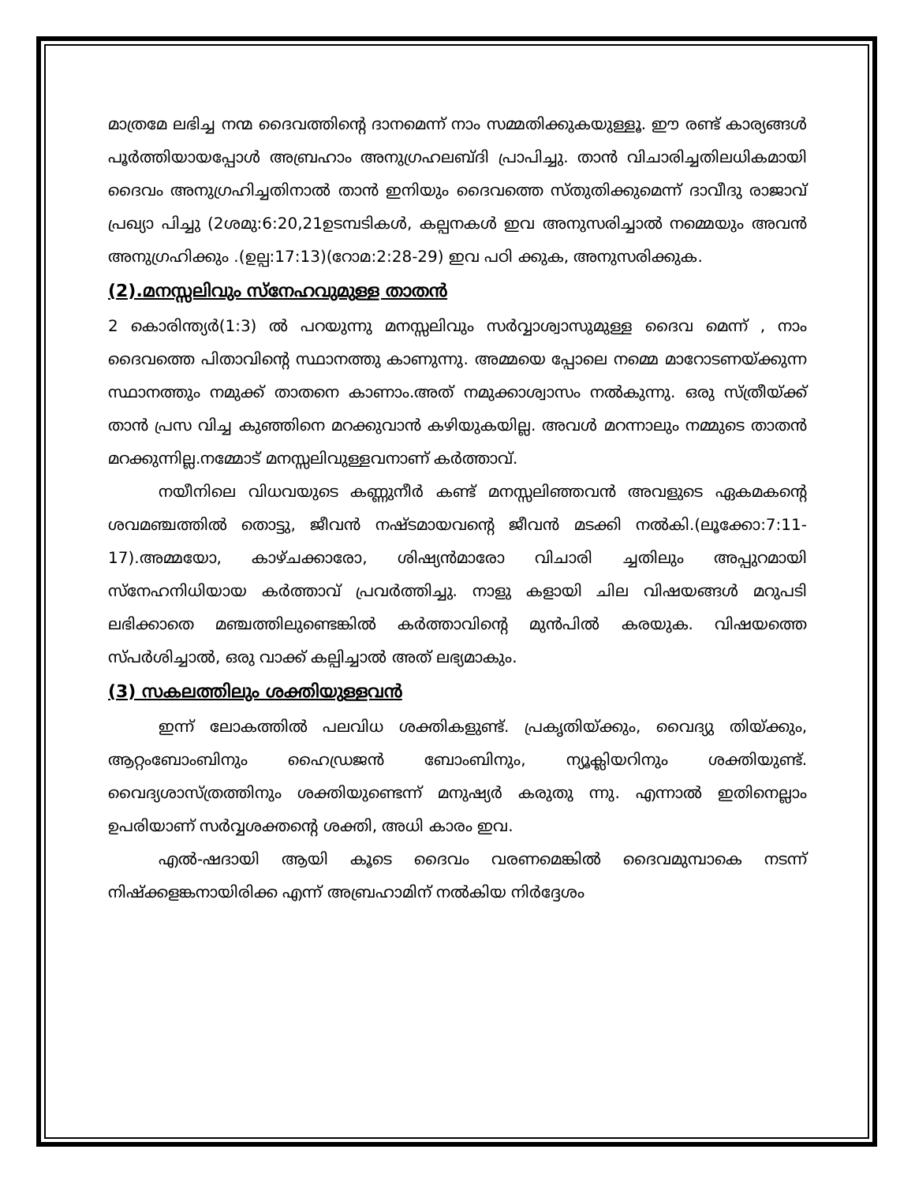മാത്രമേ ലഭിച്ച നന്മ ദൈവത്തിന്റെ ദാനമെന്ന് നാം സമ്മതിക്കുകയുള്ളൂ. ഈ രണ്ട് കാര്യങ്ങൾ പൂർത്തിയായപ്പോൾ അബ്രഹാം അനുഗ്രഹലബ്ദി പ്രാപിച്ചു. താൻ വിചാരിച്ചതിലധികമായി ദൈവം അനുഗ്രഹിച്ചതിനാൽ താൻ ഇനിയും ദൈവത്തെ സ്തുതിക്കുമെന്ന് ദാവീദു രാജാവ് പ്രഖ്യാ പിച്ചു (2ശമു:6:20,21ഉടമ്പടികൾ, കല്പനകൾ ഇവ അനുസരിച്ചാൽ നമ്മെയും അവൻ അനുഗ്രഹിക്കും .(ഉല്പ:17:13)(റോമ:2:28-29) ഇവ പഠി ക്കുക, അനുസരിക്കുക.
(2).മനസ്സലിവും സ്നേഹവുമുള്ള താതൻ
2 കൊരിന്ത്യർ(1:3) ൽ പറയുന്നു മനസ്സലിവും സർവ്വാശ്വാസുമുള്ള ദൈവ മെന്ന് , നാം ദൈവത്തെ പിതാവിന്റെ സ്ഥാനത്തു കാണുന്നു. അമ്മയെ പ്പോലെ നമ്മെ മാറോടണയ്ക്കുന്ന സ്ഥാനത്തും നമുക്ക് താതനെ കാണാം.അത് നമുക്കാശ്വാസം നൽകുന്നു. ഒരു സ്ത്രീയ്ക്ക് താൻ പ്രസ വിച്ച കുഞ്ഞിനെ മറക്കുവാൻ കഴിയുകയില്ല. അവൾ മറന്നാലും നമ്മുടെ താതൻ മറക്കുന്നില്ല.നമ്മോട് മനസ്സലിവുള്ളവനാണ് കർത്താവ്.
നയീനിലെ വിധവയുടെ കണ്ണുനീർ കണ്ട് മനസ്സലിഞ്ഞവൻ അവളുടെ ഏകമകന്റെ ശവമഞ്ചത്തിൽ തൊട്ടു, ജീവൻ നഷ്ടമായവന്റെ ജീവൻ മടക്കി നൽകി.(ലൂക്കോ:7:11-17).അമ്മയോ, കാഴ്ചക്കാരോ, ശിഷ്യൻമാരോ വിചാരി ച്ചതിലും അപ്പുറമായി സ്നേഹനിധിയായ കർത്താവ് പ്രവർത്തിച്ചു. നാളു കളായി ചില വിഷയങ്ങൾ മറുപടി ലഭിക്കാതെ മഞ്ചത്തിലുണ്ടെങ്കിൽ കർത്താവിന്റെ മുൻപിൽ കരയുക. വിഷയത്തെ സ്പർശിച്ചാൽ, ഒരു വാക്ക് കല്പിച്ചാൽ അത് ലഭ്യമാകും.
(3) സകലത്തിലും ശക്തിയുള്ളവൻ
ഇന്ന് ലോകത്തിൽ പലവിധ ശക്തികളുണ്ട്. പ്രകൃതിയ്ക്കും, വൈദ്യു തിയ്ക്കും, ആറ്റംബോംബിനും ഹൈഡ്രജൻ ബോംബിനും, ന്യൂക്ലിയറിനും ശക്തിയുണ്ട്. വൈദ്യശാസ്ത്രത്തിനും ശക്തിയുണ്ടെന്ന് മനുഷ്യർ കരുതു ന്നു. എന്നാൽ ഇതിനെല്ലാം ഉപരിയാണ് സർവ്വശക്തന്റെ ശക്തി, അധി കാരം ഇവ.
എൽ-ഷദായി ആയി കൂടെ ദൈവം വരണമെങ്കിൽ ദൈവമുമ്പാകെ നടന്ന് നിഷ്ക്കളങ്കനായിരിക്ക എന്ന് അബ്രഹാമിന് നൽകിയ നിർദ്ദേശം